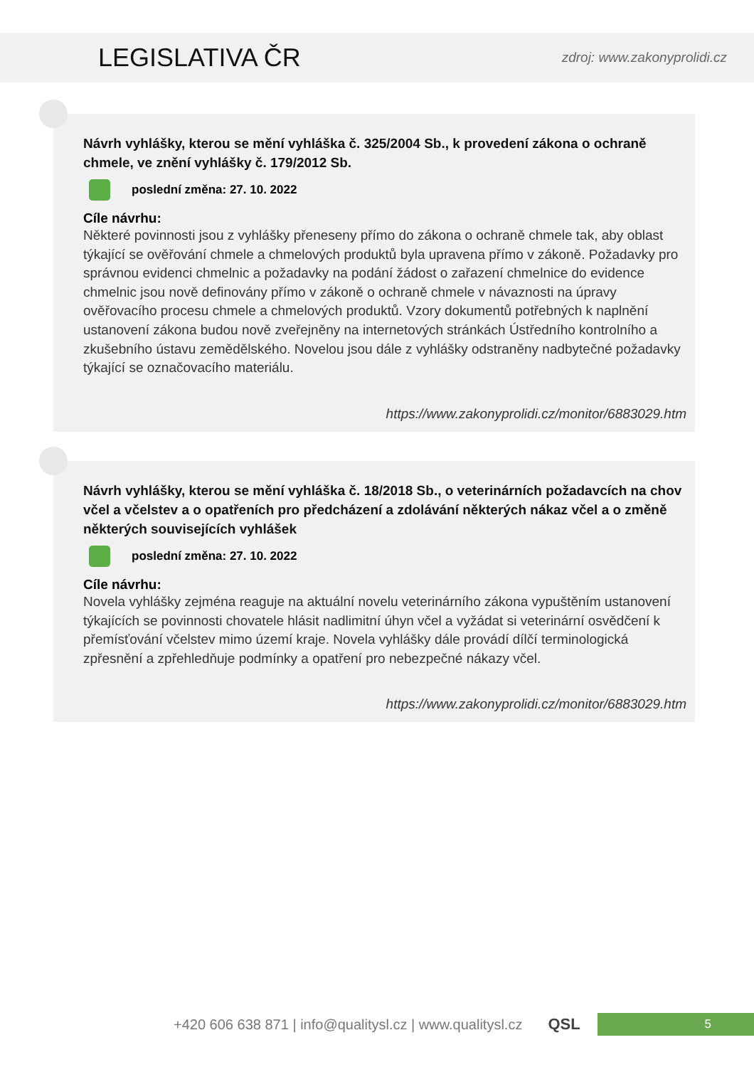LEGISLATIVA ČR
zdroj: www.zakonyprolidi.cz
Návrh vyhlášky, kterou se mění vyhláška č. 325/2004 Sb., k provedení zákona o ochraně chmele, ve znění vyhlášky č. 179/2012 Sb.
poslední změna: 27. 10. 2022
Cíle návrhu:
Některé povinnosti jsou z vyhlášky přeneseny přímo do zákona o ochraně chmele tak, aby oblast týkající se ověřování chmele a chmelových produktů byla upravena přímo v zákoně. Požadavky pro správnou evidenci chmelnic a požadavky na podání žádost o zařazení chmelnice do evidence chmelnic jsou nově definovány přímo v zákoně o ochraně chmele v návaznosti na úpravy ověřovacího procesu chmele a chmelových produktů. Vzory dokumentů potřebných k naplnění ustanovení zákona budou nově zveřejněny na internetových stránkách Ústředního kontrolního a zkušebního ústavu zemědělského. Novelou jsou dále z vyhlášky odstraněny nadbytečné požadavky týkající se označovacího materiálu.
https://www.zakonyprolidi.cz/monitor/6883029.htm
Návrh vyhlášky, kterou se mění vyhláška č. 18/2018 Sb., o veterinárních požadavcích na chov včel a včelstev a o opatřeních pro předcházení a zdolávání některých nákaz včel a o změně některých souvisejících vyhlášek
poslední změna: 27. 10. 2022
Cíle návrhu:
Novela vyhlášky zejména reaguje na aktuální novelu veterinárního zákona vypuštěním ustanovení týkajících se povinnosti chovatele hlásit nadlimitní úhyn včel a vyžádat si veterinární osvědčení k přemísťování včelstev mimo území kraje. Novela vyhlášky dále provádí dílčí terminologická zpřesnění a zpřehledňuje podmínky a opatření pro nebezpečné nákazy včel.
https://www.zakonyprolidi.cz/monitor/6883029.htm
+420 606 638 871 | info@qualitysl.cz | www.qualitysl.cz QSL
5